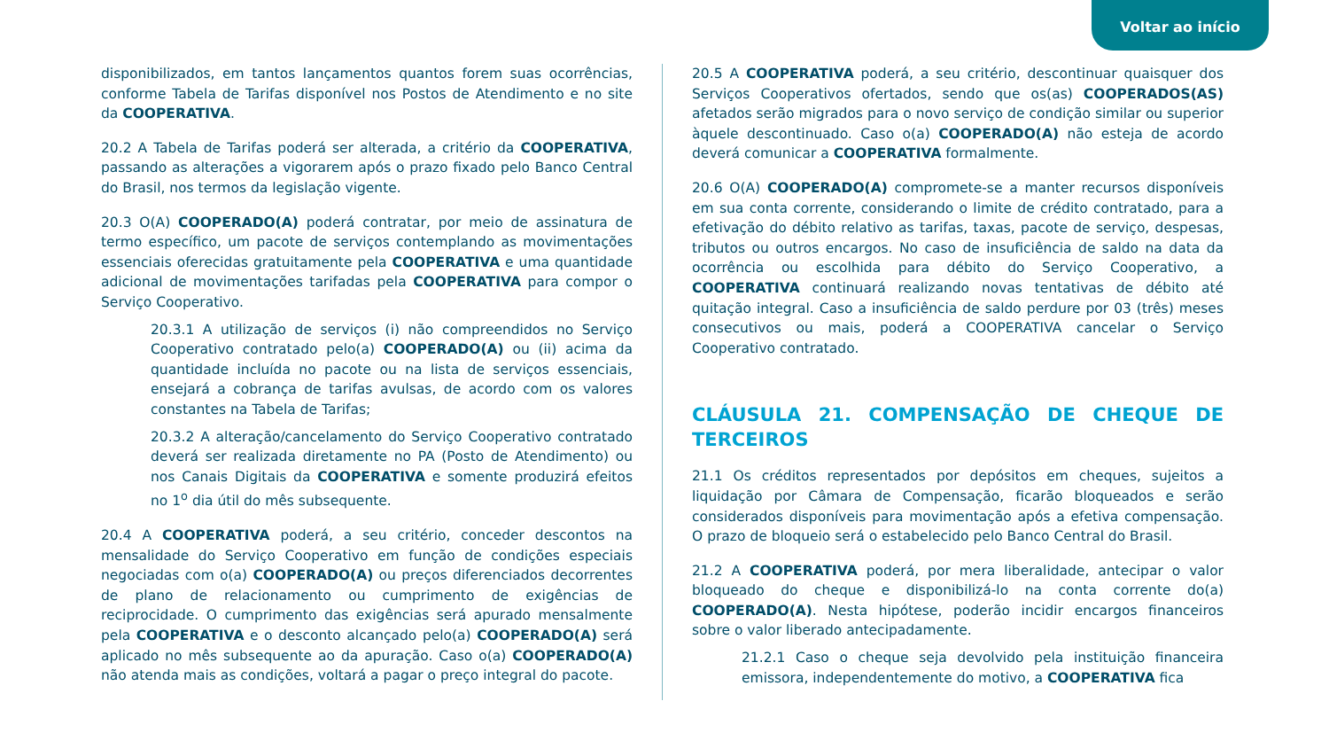Voltar ao início
disponibilizados, em tantos lançamentos quantos forem suas ocorrências, conforme Tabela de Tarifas disponível nos Postos de Atendimento e no site da COOPERATIVA.
20.2 A Tabela de Tarifas poderá ser alterada, a critério da COOPERATIVA, passando as alterações a vigorarem após o prazo fixado pelo Banco Central do Brasil, nos termos da legislação vigente.
20.3 O(A) COOPERADO(A) poderá contratar, por meio de assinatura de termo específico, um pacote de serviços contemplando as movimentações essenciais oferecidas gratuitamente pela COOPERATIVA e uma quantidade adicional de movimentações tarifadas pela COOPERATIVA para compor o Serviço Cooperativo.
20.3.1 A utilização de serviços (i) não compreendidos no Serviço Cooperativo contratado pelo(a) COOPERADO(A) ou (ii) acima da quantidade incluída no pacote ou na lista de serviços essenciais, ensejará a cobrança de tarifas avulsas, de acordo com os valores constantes na Tabela de Tarifas;
20.3.2 A alteração/cancelamento do Serviço Cooperativo contratado deverá ser realizada diretamente no PA (Posto de Atendimento) ou nos Canais Digitais da COOPERATIVA e somente produzirá efeitos no 1<sup>o</sup> dia útil do mês subsequente.
20.4 A COOPERATIVA poderá, a seu critério, conceder descontos na mensalidade do Serviço Cooperativo em função de condições especiais negociadas com o(a) COOPERADO(A) ou preços diferenciados decorrentes de plano de relacionamento ou cumprimento de exigências de reciprocidade. O cumprimento das exigências será apurado mensalmente pela COOPERATIVA e o desconto alcançado pelo(a) COOPERADO(A) será aplicado no mês subsequente ao da apuração. Caso o(a) COOPERADO(A) não atenda mais as condições, voltará a pagar o preço integral do pacote.
20.5 A COOPERATIVA poderá, a seu critério, descontinuar quaisquer dos Serviços Cooperativos ofertados, sendo que os(as) COOPERADOS(AS) afetados serão migrados para o novo serviço de condição similar ou superior àquele descontinuado. Caso o(a) COOPERADO(A) não esteja de acordo deverá comunicar a COOPERATIVA formalmente.
20.6 O(A) COOPERADO(A) compromete-se a manter recursos disponíveis em sua conta corrente, considerando o limite de crédito contratado, para a efetivação do débito relativo as tarifas, taxas, pacote de serviço, despesas, tributos ou outros encargos. No caso de insuficiência de saldo na data da ocorrência ou escolhida para débito do Serviço Cooperativo, a COOPERATIVA continuará realizando novas tentativas de débito até quitação integral. Caso a insuficiência de saldo perdure por 03 (três) meses consecutivos ou mais, poderá a COOPERATIVA cancelar o Serviço Cooperativo contratado.
CLÁUSULA 21. COMPENSAÇÃO DE CHEQUE DE TERCEIROS
21.1 Os créditos representados por depósitos em cheques, sujeitos a liquidação por Câmara de Compensação, ficarão bloqueados e serão considerados disponíveis para movimentação após a efetiva compensação. O prazo de bloqueio será o estabelecido pelo Banco Central do Brasil.
21.2 A COOPERATIVA poderá, por mera liberalidade, antecipar o valor bloqueado do cheque e disponibilizá-lo na conta corrente do(a) COOPERADO(A). Nesta hipótese, poderão incidir encargos financeiros sobre o valor liberado antecipadamente.
21.2.1 Caso o cheque seja devolvido pela instituição financeira emissora, independentemente do motivo, a COOPERATIVA fica